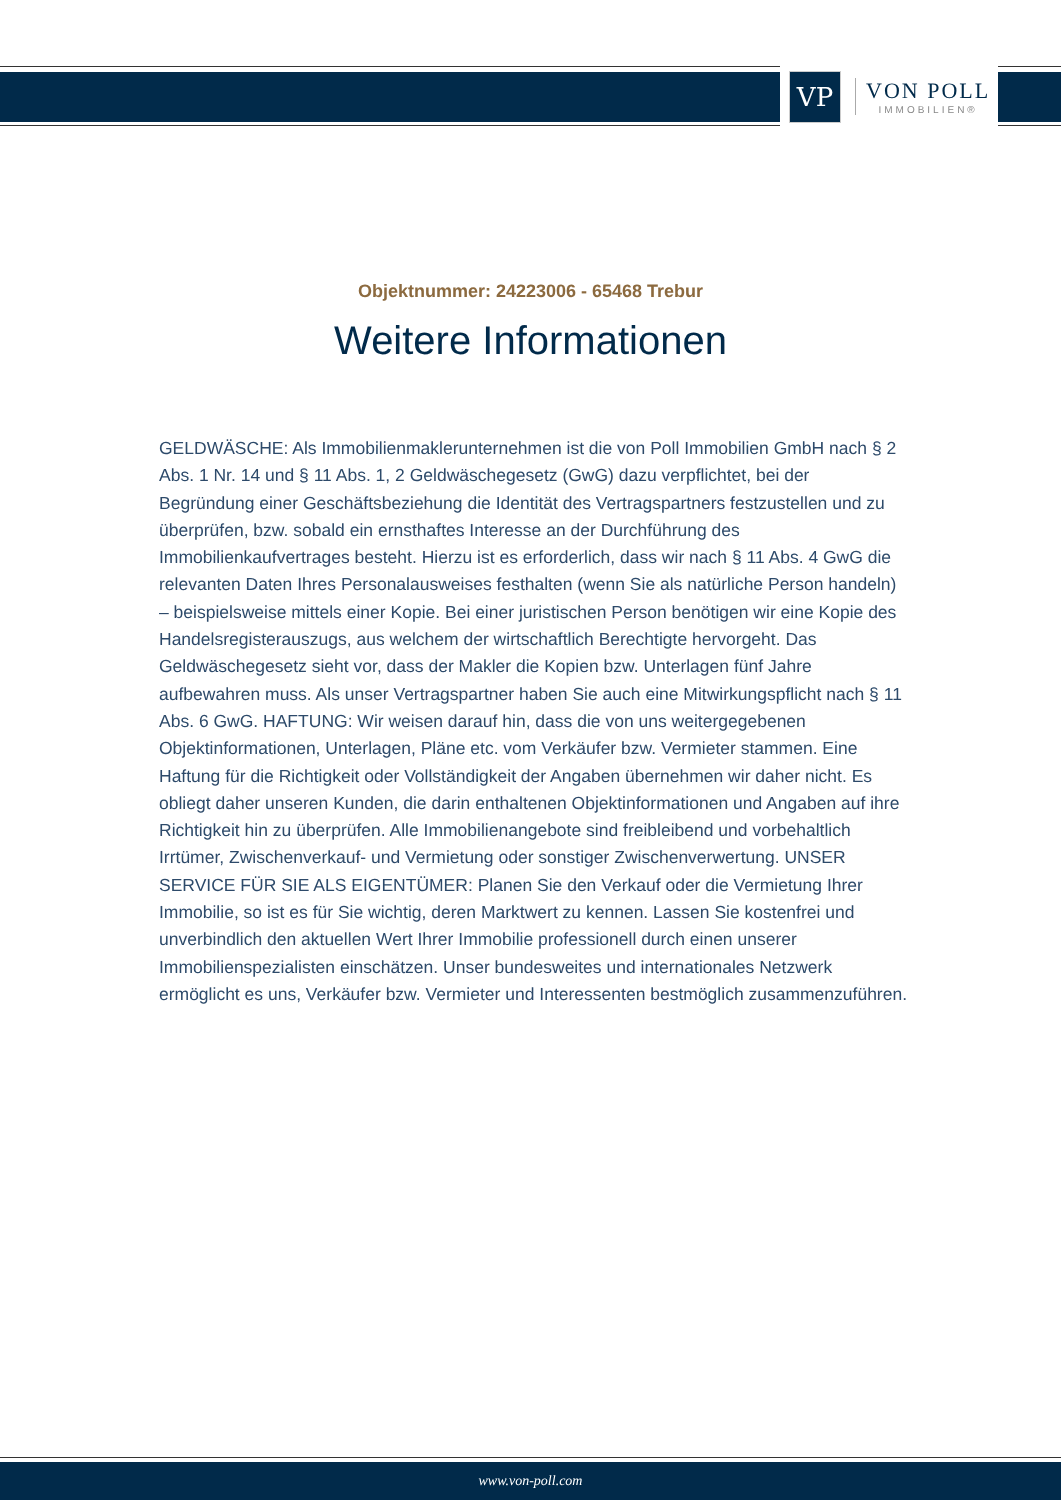VP
VON POLL
IMMOBILIEN®
Objektnummer: 24223006 - 65468 Trebur
Weitere Informationen
GELDWÄSCHE: Als Immobilienmaklerunternehmen ist die von Poll Immobilien GmbH nach § 2 Abs. 1 Nr. 14 und § 11 Abs. 1, 2 Geldwäschegesetz (GwG) dazu verpflichtet, bei der Begründung einer Geschäftsbeziehung die Identität des Vertragspartners festzustellen und zu überprüfen, bzw. sobald ein ernsthaftes Interesse an der Durchführung des Immobilienkaufvertrages besteht. Hierzu ist es erforderlich, dass wir nach § 11 Abs. 4 GwG die relevanten Daten Ihres Personalausweises festhalten (wenn Sie als natürliche Person handeln) – beispielsweise mittels einer Kopie. Bei einer juristischen Person benötigen wir eine Kopie des Handelsregisterauszugs, aus welchem der wirtschaftlich Berechtigte hervorgeht. Das Geldwäschegesetz sieht vor, dass der Makler die Kopien bzw. Unterlagen fünf Jahre aufbewahren muss. Als unser Vertragspartner haben Sie auch eine Mitwirkungspflicht nach § 11 Abs. 6 GwG. HAFTUNG: Wir weisen darauf hin, dass die von uns weitergegebenen Objektinformationen, Unterlagen, Pläne etc. vom Verkäufer bzw. Vermieter stammen. Eine Haftung für die Richtigkeit oder Vollständigkeit der Angaben übernehmen wir daher nicht. Es obliegt daher unseren Kunden, die darin enthaltenen Objektinformationen und Angaben auf ihre Richtigkeit hin zu überprüfen. Alle Immobilienangebote sind freibleibend und vorbehaltlich Irrtümer, Zwischenverkauf- und Vermietung oder sonstiger Zwischenverwertung. UNSER SERVICE FÜR SIE ALS EIGENTÜMER: Planen Sie den Verkauf oder die Vermietung Ihrer Immobilie, so ist es für Sie wichtig, deren Marktwert zu kennen. Lassen Sie kostenfrei und unverbindlich den aktuellen Wert Ihrer Immobilie professionell durch einen unserer Immobilienspezialisten einschätzen. Unser bundesweites und internationales Netzwerk ermöglicht es uns, Verkäufer bzw. Vermieter und Interessenten bestmöglich zusammenzuführen.
www.von-poll.com